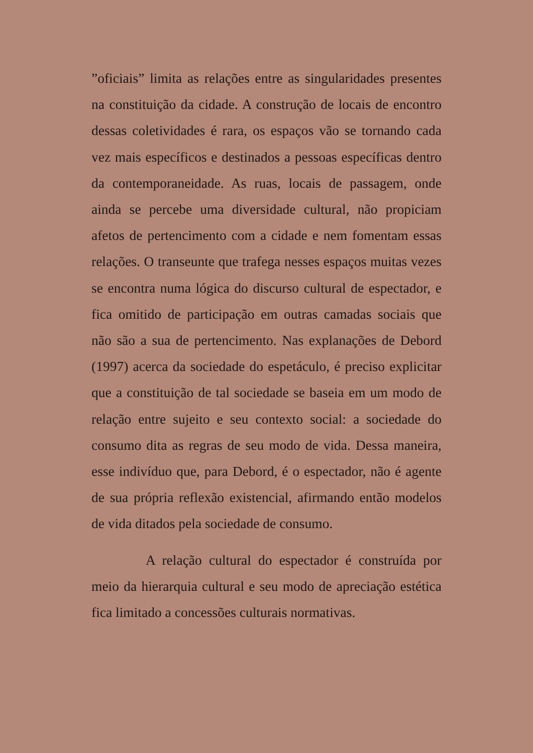”oficiais” limita as relações entre as singularidades presentes na constituição da cidade. A construção de locais de encontro dessas coletividades é rara, os espaços vão se tornando cada vez mais específicos e destinados a pessoas específicas dentro da contemporaneidade. As ruas, locais de passagem, onde ainda se percebe uma diversidade cultural, não propiciam afetos de pertencimento com a cidade e nem fomentam essas relações. O transeunte que trafega nesses espaços muitas vezes se encontra numa lógica do discurso cultural de espectador, e fica omitido de participação em outras camadas sociais que não são a sua de pertencimento. Nas explanações de Debord (1997) acerca da sociedade do espetáculo, é preciso explicitar que a constituição de tal sociedade se baseia em um modo de relação entre sujeito e seu contexto social: a sociedade do consumo dita as regras de seu modo de vida. Dessa maneira, esse indivíduo que, para Debord, é o espectador, não é agente de sua própria reflexão existencial, afirmando então modelos de vida ditados pela sociedade de consumo.
A relação cultural do espectador é construída por meio da hierarquia cultural e seu modo de apreciação estética fica limitado a concessões culturais normativas.